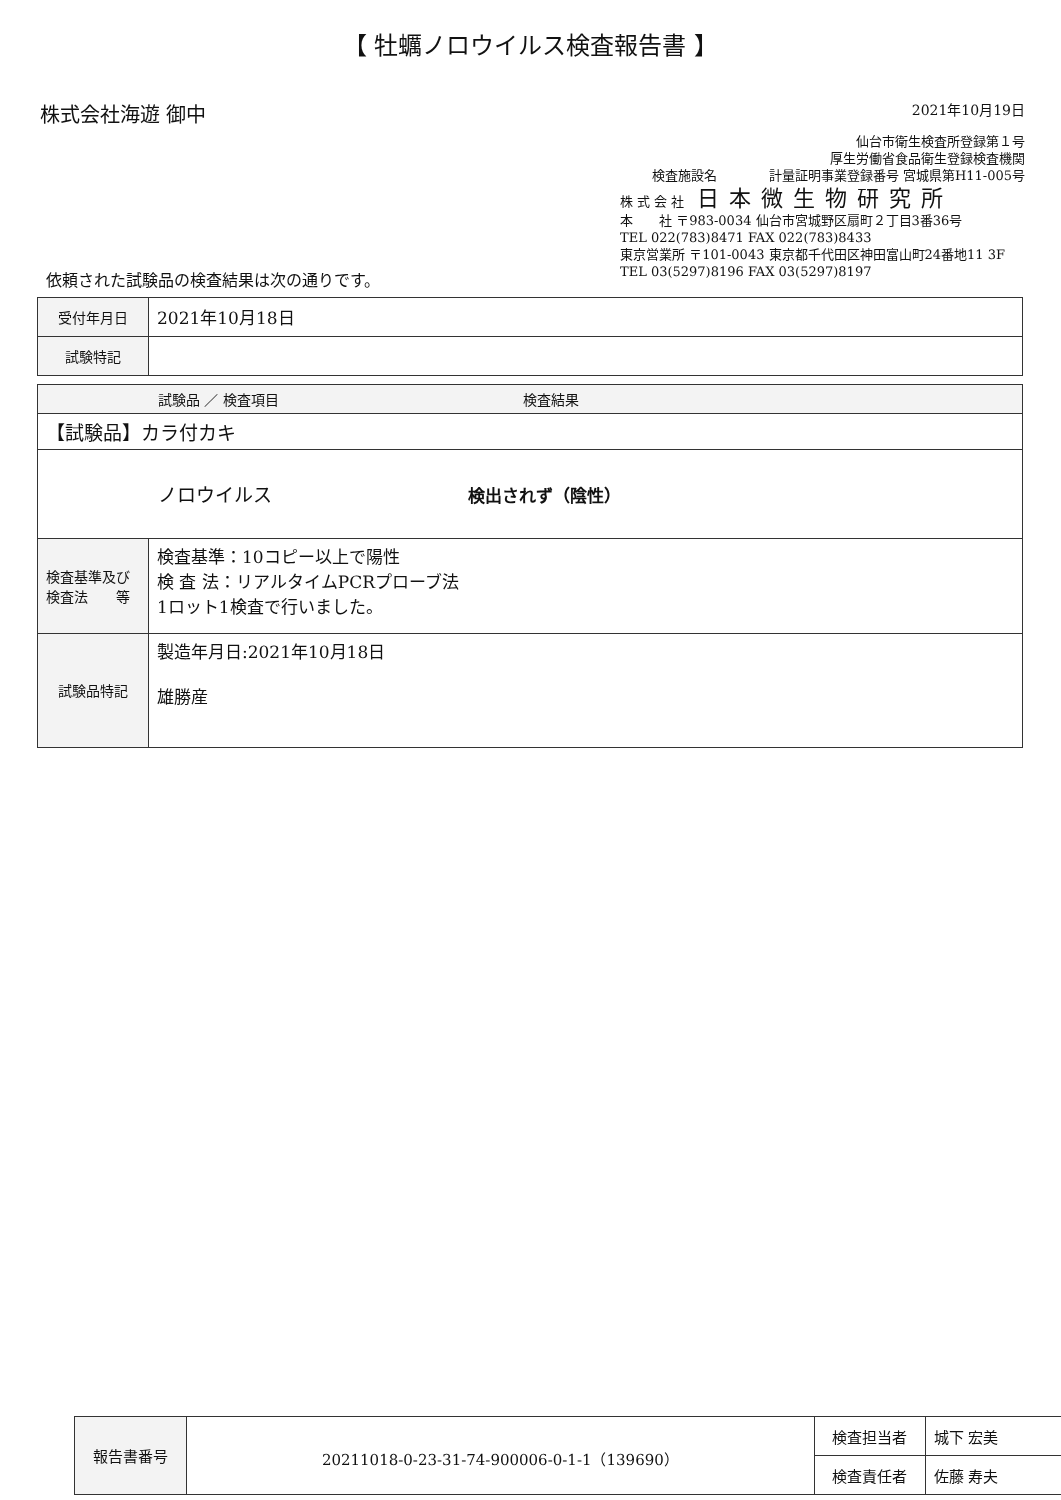【 牡蠣ノロウイルス検査報告書 】
株式会社海遊 御中
2021年10月19日
仙台市衛生検査所登録第１号
厚生労働省食品衛生登録検査機関
検査施設名　　　　計量証明事業登録番号 宮城県第H11-005号
株 式 会 社　日本微生物研究所
本　　社 〒983-0034 仙台市宮城野区扇町２丁目3番36号
TEL 022(783)8471 FAX 022(783)8433
東京営業所 〒101-0043 東京都千代田区神田富山町24番地11 3F
TEL 03(5297)8196 FAX 03(5297)8197
依頼された試験品の検査結果は次の通りです。
| 受付年月日 | 2021年10月18日 |
| 試験特記 | |
| 試験品 ／ 検査項目 検査結果 | |
| --- | --- |
| 【試験品】カラ付カキ | |
| ノロウイルス 検出されず（陰性） | |
| 検査基準及び 検査法 等 | 検査基準：10コピー以上で陽性 検 査 法：リアルタイムPCRプローブ法 1ロット1検査で行いました。 |
| 試験品特記 | 製造年月日:2021年10月18日 雄勝産 |
| 報告書番号 | 20211018-0-23-31-74-900006-0-1-1（139690） | 検査担当者 | 城下 宏美 |
| | | 検査責任者 | 佐藤 寿夫 |